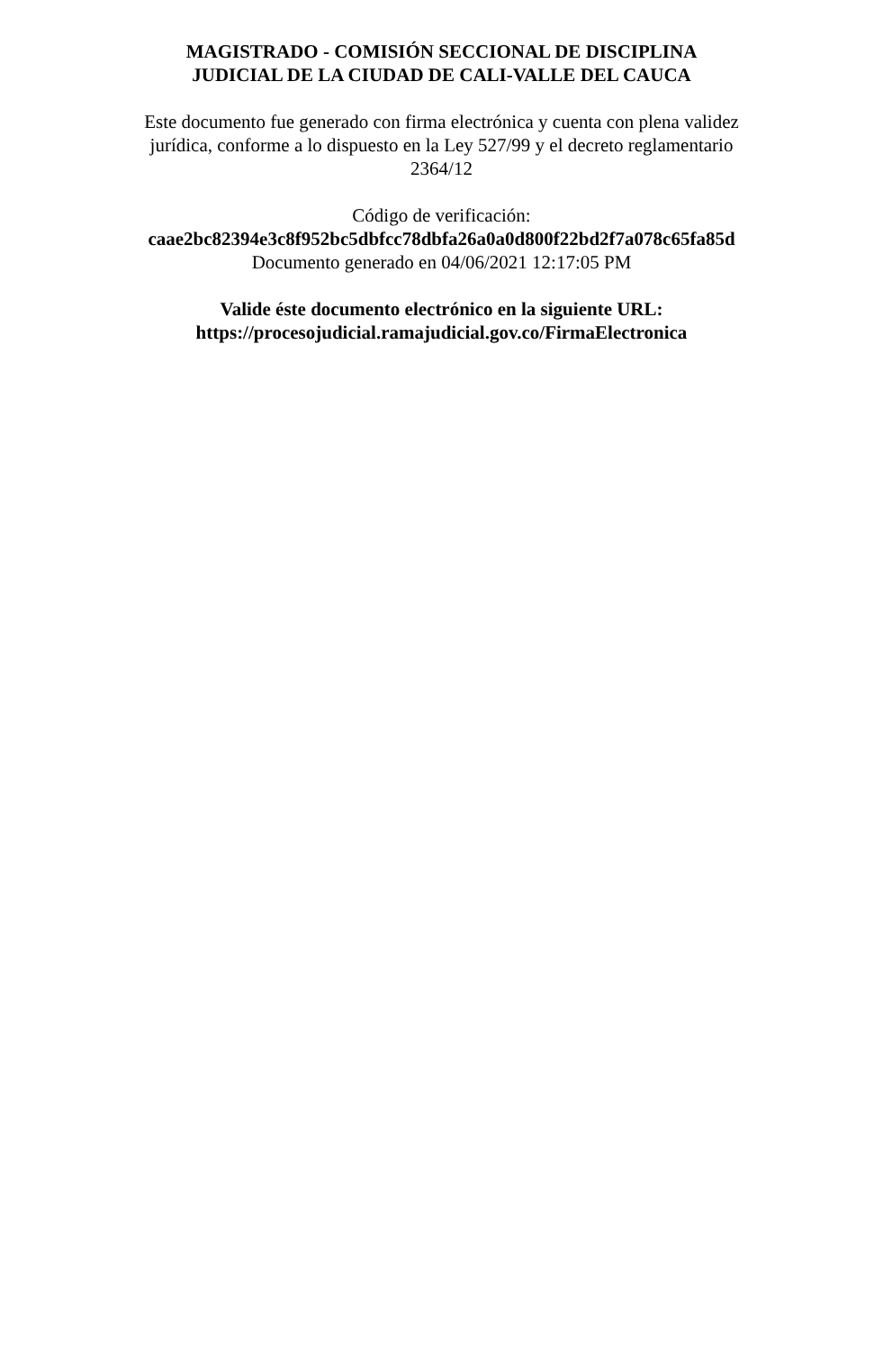MAGISTRADO - COMISIÓN SECCIONAL DE DISCIPLINA
JUDICIAL DE LA CIUDAD DE CALI-VALLE DEL CAUCA
Este documento fue generado con firma electrónica y cuenta con plena validez
jurídica, conforme a lo dispuesto en la Ley 527/99 y el decreto reglamentario
2364/12
Código de verificación:
caae2bc82394e3c8f952bc5dbfcc78dbfa26a0a0d800f22bd2f7a078c65fa85d
Documento generado en 04/06/2021 12:17:05 PM
Valide éste documento electrónico en la siguiente URL:
https://procesojudicial.ramajudicial.gov.co/FirmaElectronica